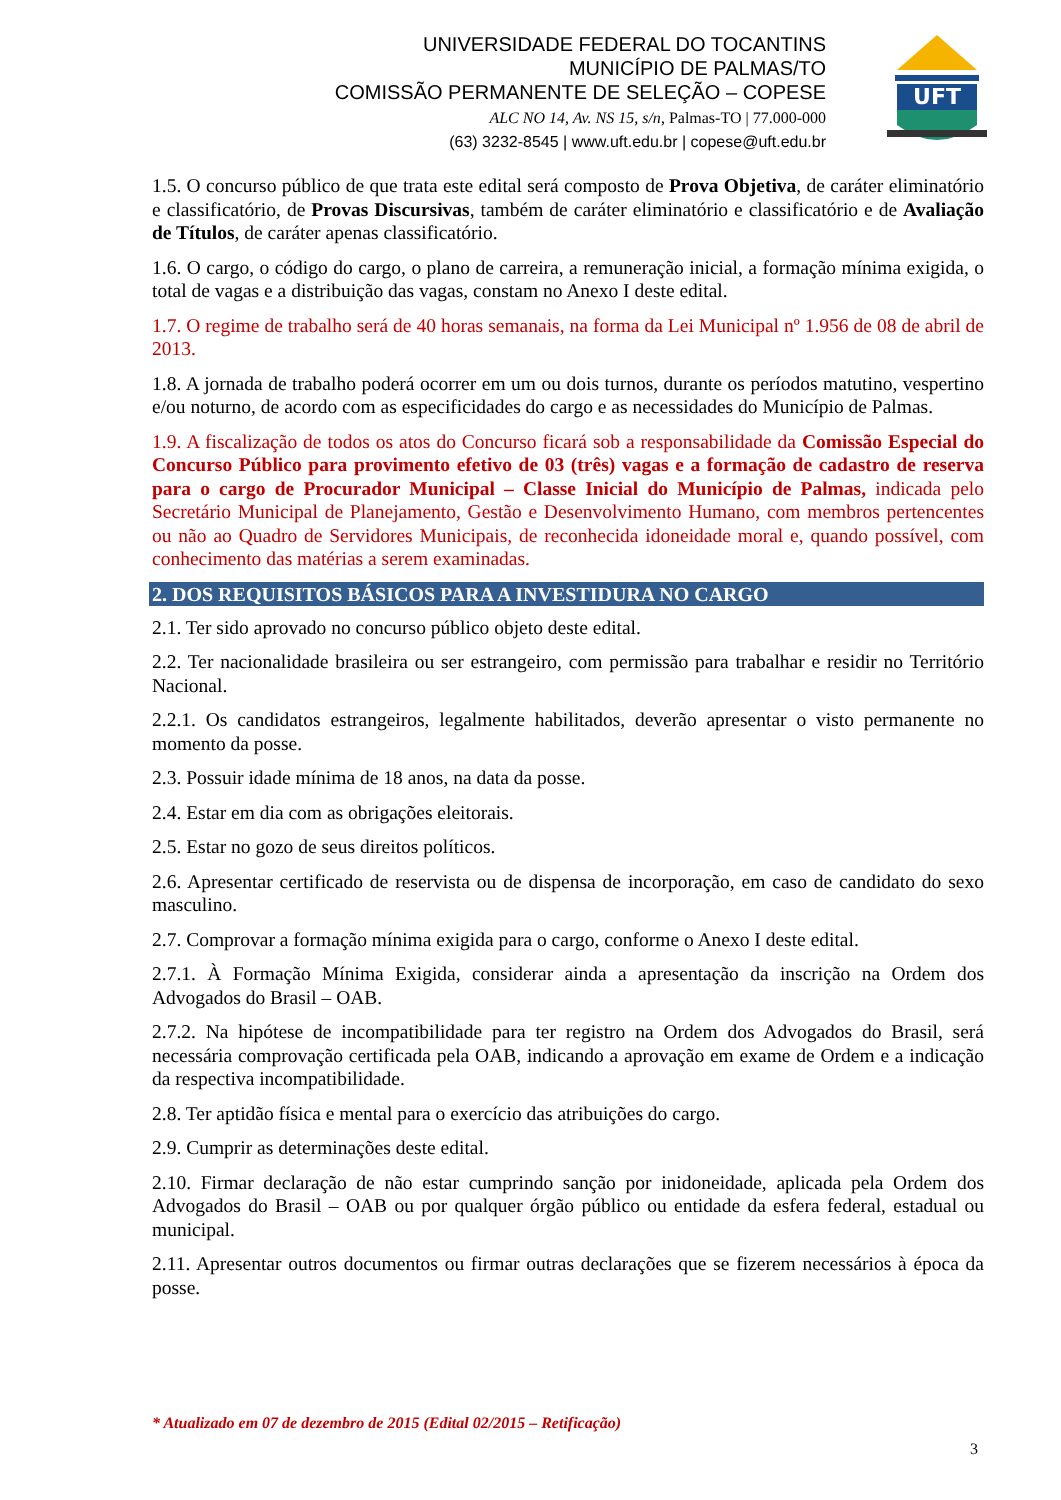UNIVERSIDADE FEDERAL DO TOCANTINS
MUNICÍPIO DE PALMAS/TO
COMISSÃO PERMANENTE DE SELEÇÃO – COPESE
ALC NO 14, Av. NS 15, s/n, Palmas-TO | 77.000-000
(63) 3232-8545 | www.uft.edu.br | copese@uft.edu.br
UFT
1.5. O concurso público de que trata este edital será composto de Prova Objetiva, de caráter eliminatório e classificatório, de Provas Discursivas, também de caráter eliminatório e classificatório e de Avaliação de Títulos, de caráter apenas classificatório.
1.6. O cargo, o código do cargo, o plano de carreira, a remuneração inicial, a formação mínima exigida, o total de vagas e a distribuição das vagas, constam no Anexo I deste edital.
1.7. O regime de trabalho será de 40 horas semanais, na forma da Lei Municipal nº 1.956 de 08 de abril de 2013.
1.8. A jornada de trabalho poderá ocorrer em um ou dois turnos, durante os períodos matutino, vespertino e/ou noturno, de acordo com as especificidades do cargo e as necessidades do Município de Palmas.
1.9. A fiscalização de todos os atos do Concurso ficará sob a responsabilidade da Comissão Especial do Concurso Público para provimento efetivo de 03 (três) vagas e a formação de cadastro de reserva para o cargo de Procurador Municipal – Classe Inicial do Município de Palmas, indicada pelo Secretário Municipal de Planejamento, Gestão e Desenvolvimento Humano, com membros pertencentes ou não ao Quadro de Servidores Municipais, de reconhecida idoneidade moral e, quando possível, com conhecimento das matérias a serem examinadas.
2. DOS REQUISITOS BÁSICOS PARA A INVESTIDURA NO CARGO
2.1. Ter sido aprovado no concurso público objeto deste edital.
2.2. Ter nacionalidade brasileira ou ser estrangeiro, com permissão para trabalhar e residir no Território Nacional.
2.2.1. Os candidatos estrangeiros, legalmente habilitados, deverão apresentar o visto permanente no momento da posse.
2.3. Possuir idade mínima de 18 anos, na data da posse.
2.4. Estar em dia com as obrigações eleitorais.
2.5. Estar no gozo de seus direitos políticos.
2.6. Apresentar certificado de reservista ou de dispensa de incorporação, em caso de candidato do sexo masculino.
2.7. Comprovar a formação mínima exigida para o cargo, conforme o Anexo I deste edital.
2.7.1. À Formação Mínima Exigida, considerar ainda a apresentação da inscrição na Ordem dos Advogados do Brasil – OAB.
2.7.2. Na hipótese de incompatibilidade para ter registro na Ordem dos Advogados do Brasil, será necessária comprovação certificada pela OAB, indicando a aprovação em exame de Ordem e a indicação da respectiva incompatibilidade.
2.8. Ter aptidão física e mental para o exercício das atribuições do cargo.
2.9. Cumprir as determinações deste edital.
2.10. Firmar declaração de não estar cumprindo sanção por inidoneidade, aplicada pela Ordem dos Advogados do Brasil – OAB ou por qualquer órgão público ou entidade da esfera federal, estadual ou municipal.
2.11. Apresentar outros documentos ou firmar outras declarações que se fizerem necessários à época da posse.
* Atualizado em 07 de dezembro de 2015 (Edital 02/2015 – Retificação)
3